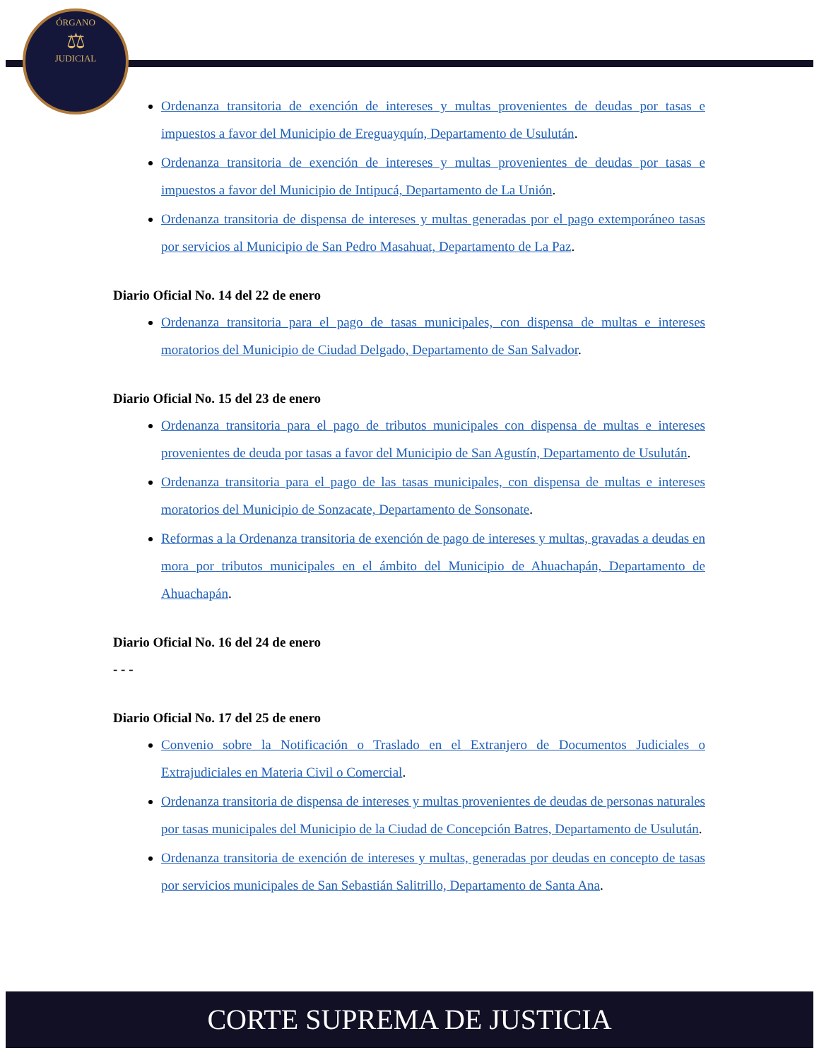ÓRGANO
⚖
JUDICIAL
Ordenanza transitoria de exención de intereses y multas provenientes de deudas por tasas e impuestos a favor del Municipio de Ereguayquín, Departamento de Usulután.
Ordenanza transitoria de exención de intereses y multas provenientes de deudas por tasas e impuestos a favor del Municipio de Intipucá, Departamento de La Unión.
Ordenanza transitoria de dispensa de intereses y multas generadas por el pago extemporáneo tasas por servicios al Municipio de San Pedro Masahuat, Departamento de La Paz.
Diario Oficial No. 14 del 22 de enero
Ordenanza transitoria para el pago de tasas municipales, con dispensa de multas e intereses moratorios del Municipio de Ciudad Delgado, Departamento de San Salvador.
Diario Oficial No. 15 del 23 de enero
Ordenanza transitoria para el pago de tributos municipales con dispensa de multas e intereses provenientes de deuda por tasas a favor del Municipio de San Agustín, Departamento de Usulután.
Ordenanza transitoria para el pago de las tasas municipales, con dispensa de multas e intereses moratorios del Municipio de Sonzacate, Departamento de Sonsonate.
Reformas a la Ordenanza transitoria de exención de pago de intereses y multas, gravadas a deudas en mora por tributos municipales en el ámbito del Municipio de Ahuachapán, Departamento de Ahuachapán.
Diario Oficial No. 16 del 24 de enero
- - -
Diario Oficial No. 17 del 25 de enero
Convenio sobre la Notificación o Traslado en el Extranjero de Documentos Judiciales o Extrajudiciales en Materia Civil o Comercial.
Ordenanza transitoria de dispensa de intereses y multas provenientes de deudas de personas naturales por tasas municipales del Municipio de la Ciudad de Concepción Batres, Departamento de Usulután.
Ordenanza transitoria de exención de intereses y multas, generadas por deudas en concepto de tasas por servicios municipales de San Sebastián Salitrillo, Departamento de Santa Ana.
CORTE SUPREMA DE JUSTICIA